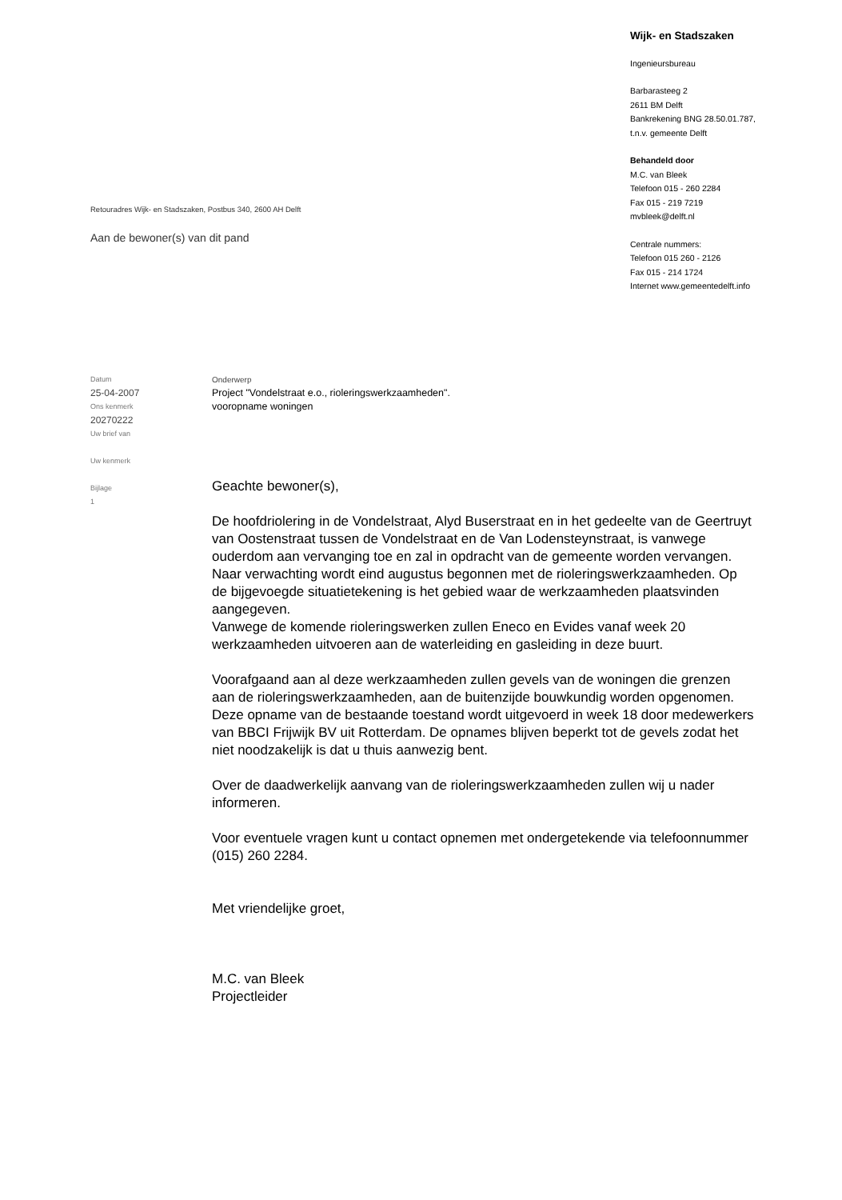Wijk- en Stadszaken
Ingenieursbureau
Barbarasteeg 2
2611 BM Delft
Bankrekening BNG 28.50.01.787,
t.n.v. gemeente Delft
Behandeld door
M.C. van Bleek
Telefoon 015 - 260 2284
Fax 015 - 219 7219
mvbleek@delft.nl
Centrale nummers:
Telefoon 015 260 - 2126
Fax 015 - 214 1724
Internet www.gemeentedelft.info
Retouradres Wijk- en Stadszaken, Postbus 340, 2600 AH Delft
Aan de bewoner(s) van dit pand
Datum
25-04-2007
Ons kenmerk
20270222
Uw brief van
Uw kenmerk
Bijlage
1
Onderwerp
Project "Vondelstraat e.o., rioleringswerkzaamheden".
vooropname woningen
Geachte bewoner(s),
De hoofdriolering in de Vondelstraat, Alyd Buserstraat en in het gedeelte van de Geertruyt van Oostenstraat tussen de Vondelstraat en de Van Lodensteynstraat, is vanwege ouderdom aan vervanging toe en zal in opdracht van de gemeente worden vervangen. Naar verwachting wordt eind augustus begonnen met de rioleringswerkzaamheden. Op de bijgevoegde situatietekening is het gebied waar de werkzaamheden plaatsvinden aangegeven.
Vanwege de komende rioleringswerken zullen Eneco en Evides vanaf week 20 werkzaamheden uitvoeren aan de waterleiding en gasleiding in deze buurt.
Voorafgaand aan al deze werkzaamheden zullen gevels van de woningen die grenzen aan de rioleringswerkzaamheden, aan de buitenzijde bouwkundig worden opgenomen. Deze opname van de bestaande toestand wordt uitgevoerd in week 18 door medewerkers van BBCI Frijwijk BV uit Rotterdam. De opnames blijven beperkt tot de gevels zodat het niet noodzakelijk is dat u thuis aanwezig bent.
Over de daadwerkelijk aanvang van de rioleringswerkzaamheden zullen wij u nader informeren.
Voor eventuele vragen kunt u contact opnemen met ondergetekende via telefoonnummer (015) 260 2284.
Met vriendelijke groet,
M.C. van Bleek
Projectleider